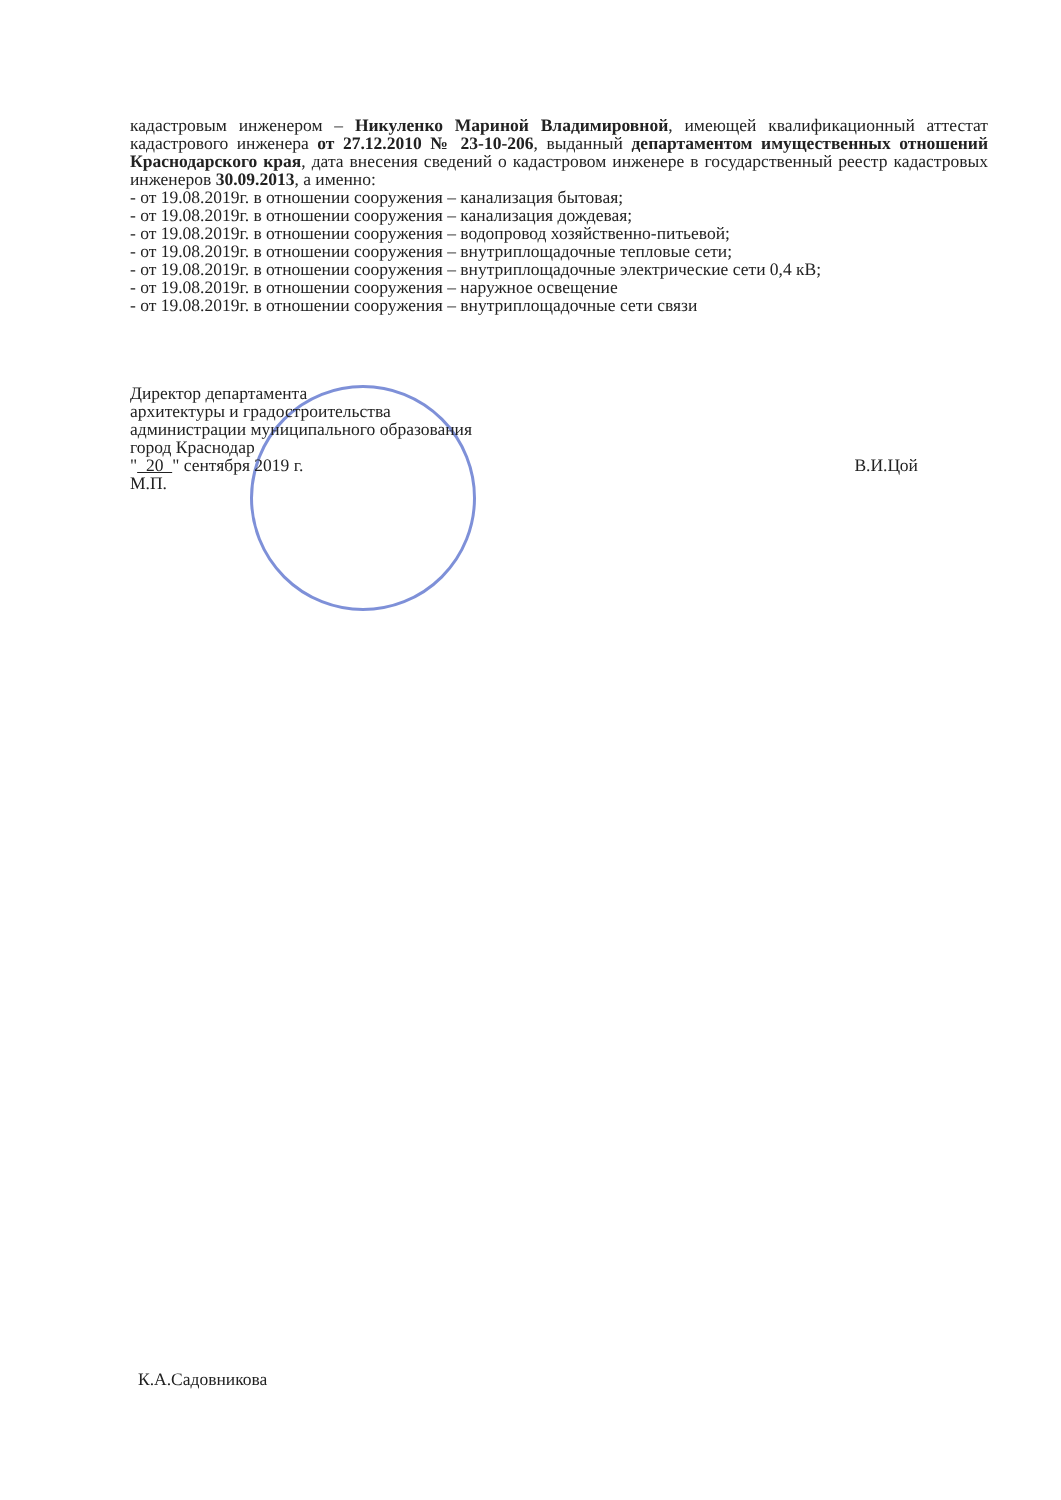кадастровым инженером – Никуленко Мариной Владимировной, имеющей квалификационный аттестат кадастрового инженера от 27.12.2010 № 23-10-206, выданный департаментом имущественных отношений Краснодарского края, дата внесения сведений о кадастровом инженере в государственный реестр кадастровых инженеров 30.09.2013, а именно:
- от 19.08.2019г. в отношении сооружения – канализация бытовая;
- от 19.08.2019г. в отношении сооружения – канализация дождевая;
- от 19.08.2019г. в отношении сооружения – водопровод хозяйственно-питьевой;
- от 19.08.2019г. в отношении сооружения – внутриплощадочные тепловые сети;
- от 19.08.2019г. в отношении сооружения – внутриплощадочные электрические сети 0,4 кВ;
- от 19.08.2019г. в отношении сооружения – наружное освещение
- от 19.08.2019г. в отношении сооружения – внутриплощадочные сети связи
Директор департамента
архитектуры и градостроительства
администрации муниципального образования
город Краснодар
" 20 " сентября 2019 г.
М.П.
В.И.Цой
К.А.Садовникова